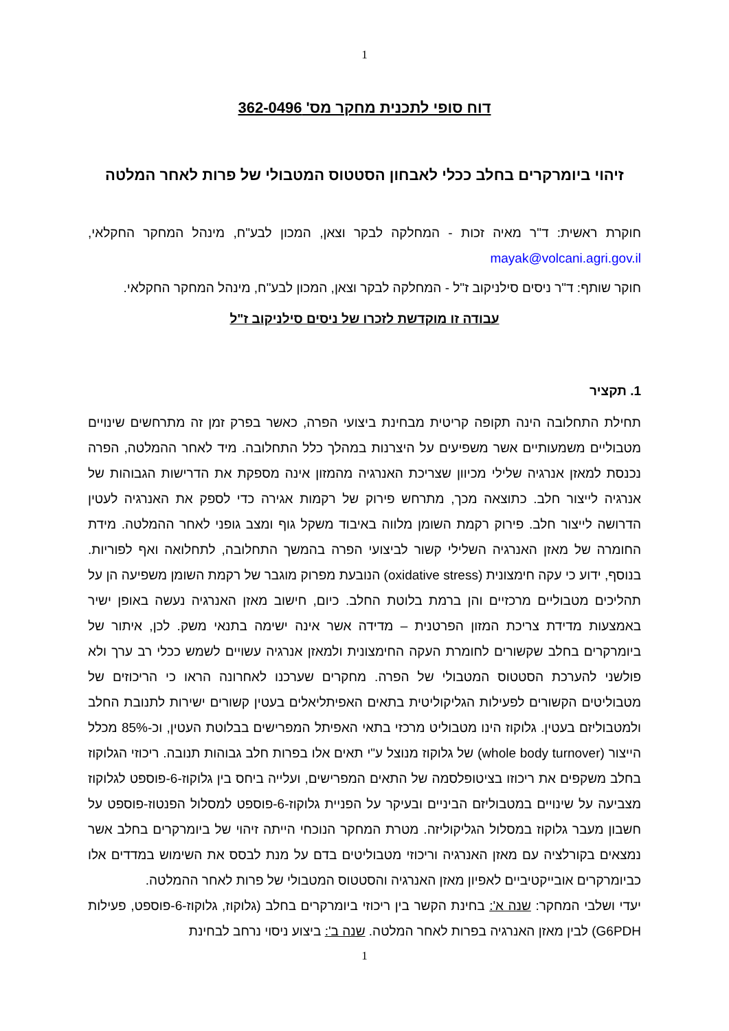1
דוח סופי לתכנית מחקר מס' 362-0496
זיהוי ביומרקרים בחלב ככלי לאבחון הסטטוס המטבולי של פרות לאחר המלטה
חוקרת ראשית: ד"ר מאיה זכות - המחלקה לבקר וצאן, המכון לבע"ח, מינהל המחקר החקלאי, mayak@volcani.agri.gov.il
חוקר שותף: ד"ר ניסים סילניקוב ז"ל - המחלקה לבקר וצאן, המכון לבע"ח, מינהל המחקר החקלאי.
עבודה זו מוקדשת לזכרו של ניסים סילניקוב ז"ל
1. תקציר
תחילת התחלובה הינה תקופה קריטית מבחינת ביצועי הפרה, כאשר בפרק זמן זה מתרחשים שינויים מטבוליים משמעותיים אשר משפיעים על היצרנות במהלך כלל התחלובה. מיד לאחר ההמלטה, הפרה נכנסת למאזן אנרגיה שלילי מכיוון שצריכת האנרגיה מהמזון אינה מספקת את הדרישות הגבוהות של אנרגיה לייצור חלב. כתוצאה מכך, מתרחש פירוק של רקמות אגירה כדי לספק את האנרגיה לעטין הדרושה לייצור חלב. פירוק רקמת השומן מלווה באיבוד משקל גוף ומצב גופני לאחר ההמלטה. מידת החומרה של מאזן האנרגיה השלילי קשור לביצועי הפרה בהמשך התחלובה, לתחלואה ואף לפוריות. בנוסף, ידוע כי עקה חימצונית (oxidative stress) הנובעת מפרוק מוגבר של רקמת השומן משפיעה הן על תהליכים מטבוליים מרכזיים והן ברמת בלוטת החלב. כיום, חישוב מאזן האנרגיה נעשה באופן ישיר באמצעות מדידת צריכת המזון הפרטנית – מדידה אשר אינה ישימה בתנאי משק. לכן, איתור של ביומרקרים בחלב שקשורים לחומרת העקה החימצונית ולמאזן אנרגיה עשויים לשמש ככלי רב ערך ולא פולשני להערכת הסטטוס המטבולי של הפרה. מחקרים שערכנו לאחרונה הראו כי הריכוזים של מטבוליטים הקשורים לפעילות הגליקוליטית בתאים האפיתליאלים בעטין קשורים ישירות לתנובת החלב ולמטבוליזם בעטין. גלוקוז הינו מטבוליט מרכזי בתאי האפיתל המפרישים בבלוטת העטין, וכ-85% מכלל הייצור (whole body turnover) של גלוקוז מנוצל ע"י תאים אלו בפרות חלב גבוהות תנובה. ריכוזי הגלוקוז בחלב משקפים את ריכוזו בציטופלסמה של התאים המפרישים, ועלייה ביחס בין גלוקוז-6-פוספט לגלוקוז מצביעה על שינויים במטבוליזם הביניים ובעיקר על הפניית גלוקוז-6-פוספט למסלול הפנטוז-פוספט על חשבון מעבר גלוקוז במסלול הגליקוליזה. מטרת המחקר הנוכחי הייתה זיהוי של ביומרקרים בחלב אשר נמצאים בקורלציה עם מאזן האנרגיה וריכוזי מטבוליטים בדם על מנת לבסס את השימוש במדדים אלו כביומרקרים אובייקטיביים לאפיון מאזן האנרגיה והסטטוס המטבולי של פרות לאחר ההמלטה.
יעדי ושלבי המחקר: שנה א': בחינת הקשר בין ריכוזי ביומרקרים בחלב (גלוקוז, גלוקוז-6-פוספט, פעילות G6PDH) לבין מאזן האנרגיה בפרות לאחר המלטה. שנה ב': ביצוע ניסוי נרחב לבחינת
1